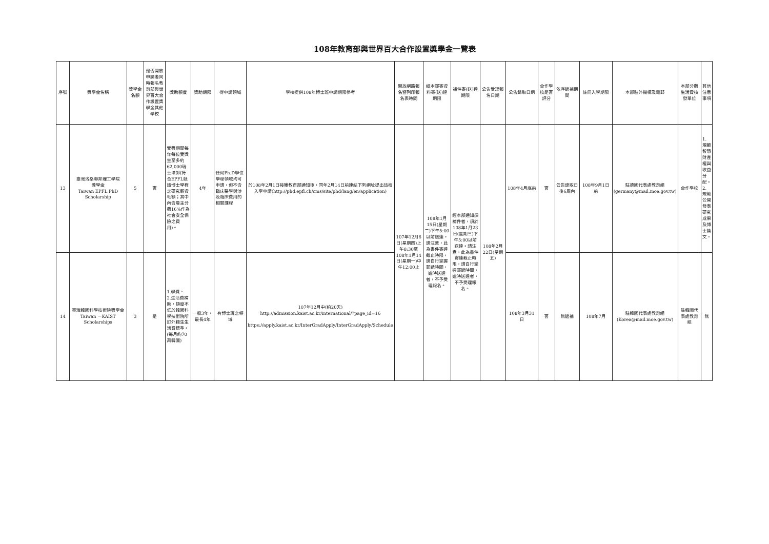108年教育部與世界百大合作設置獎學金一覽表
| 序號 | 獎學金名稱 | 獎學金名額 | 是否開放申請者同時報名教育部與世界百大合作設置獎學金其他學校 | 獎助額度 | 獎助期限 | 得申請領域 | 學校提供108年博士班申請期限參考 | 開放網路報名暨列印報名表時間 | 紙本郵寄資料寄(送)達期限 | 補件寄(送)達期限 | 公告受理報名日期 | 公告錄取日期 | 合作學校是否評分 | 依序遞補期間 | 註冊入學期限 | 本部駐外機構及電郵 | 本部分攤生活費核發單位 | 其他注意事項 |
| --- | --- | --- | --- | --- | --- | --- | --- | --- | --- | --- | --- | --- | --- | --- | --- | --- | --- | --- |
| 13 | 臺灣洛桑聯邦理工學院 獎學金 Taiwan EPFL PhD Scholarship | 5 | 否 | 受獎期間每年每位受獎生至多約62,000瑞士法郎(符合EPFL就讀博士學程之研究薪資毛額；其中內含雇主分攤16%作為社會安全保險之費用)。 | 4年 | 任何Ph.D學位學程領域均可申請，但不含臨床醫學與涉及臨床費用的相關課程 | 於108年2月1日接獲教育部通知後，同年2月14日前連結下列網址提出該校入學申請(http://phd.epfl.ch/cms/site/phd/lang/en/application) | 107年12月6日(星期四)上午8:30至108年1月14日(星期一)中午12:00止 | 108年1月15日(星期二)下午5:00以前送達。請注意，此為書件寄達截止時限，請自行掌握郵遞時間，逾時送達者，不予受理報名。 | 經本部通知須補件者，須於108年1月23日(星期三)下午5:00以前送達。請注意，此為書件寄達截止時限，請自行掌握郵遞時間，逾時送達者，不予受理報名。 | 108年2月22日(星期五) | 108年4月底前 | 否 | 公告錄取日後6周內 | 108年9月1日前 | 駐德國代表處教育組(germany@mail.moe.gov.tw) | 合作學校 | 1. 規範智慧財產權與收益分配。 2. 規範公開發表研究成果及博士論文。 |
| 14 | 臺灣韓國科學技術院獎學金 Taiwan －KAIST Scholarships | 3 | 是 | 1.學費。 2.生活費補助，額度不低於韓國科學技術院所訂外籍生生活費標準。(每月約70萬韓圜) | 一般3年，最長4年 | 有博士班之領域 | 107年12月中(約20天) http://admission.kaist.ac.kr/international/?page_id=16 https://apply.kaist.ac.kr/InterGradApply/InterGradApply/Schedule | | | | | 108年3月31日 | 否 | 無遞補 | 108年7月 | 駐韓國代表處教育組(Korea@mail.moe.gov.tw) | 駐韓國代表處教育組 | 無 |